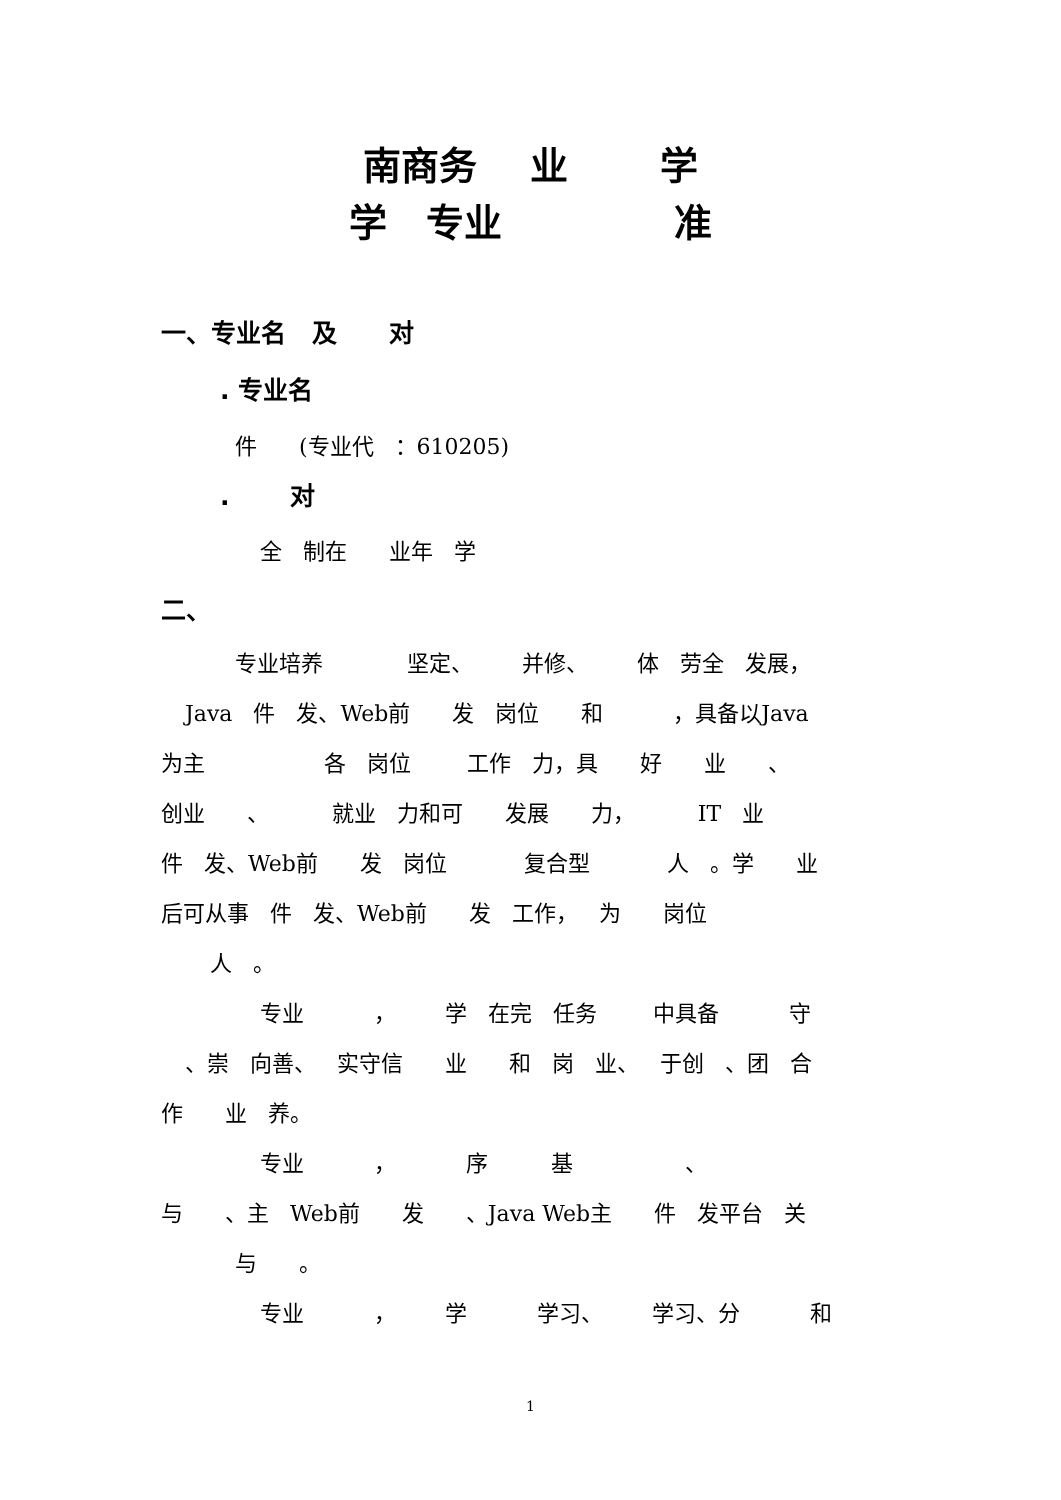南商务 业 学
学 专业 准
一、专业名 及 对
. 专业名
件 (专业代 ：610205)
. 对
全 制在 业年 学
二、
专业培养 坚定、 并修、 体 劳全 发展，
Java 件 发、Web前 发 岗位 和 ，具备以Java
为主 各 岗位 工作 力，具 好 业 、
创业 、 就业 力和可 发展 力， IT 业
件 发、Web前 发 岗位 复合型 人 。学 业
后可从事 件 发、Web前 发 工作， 为 岗位
人 。
专业 ， 学 在完 任务 中具备 守
、崇 向善、 实守信 业 和 岗 业、 于创 、团 合
作 业 养。
专业 ， 序 基 、
与 、主 Web前 发 、Java Web主 件 发平台 关
与 。
专业 ， 学 学习、 学习、分 和
1